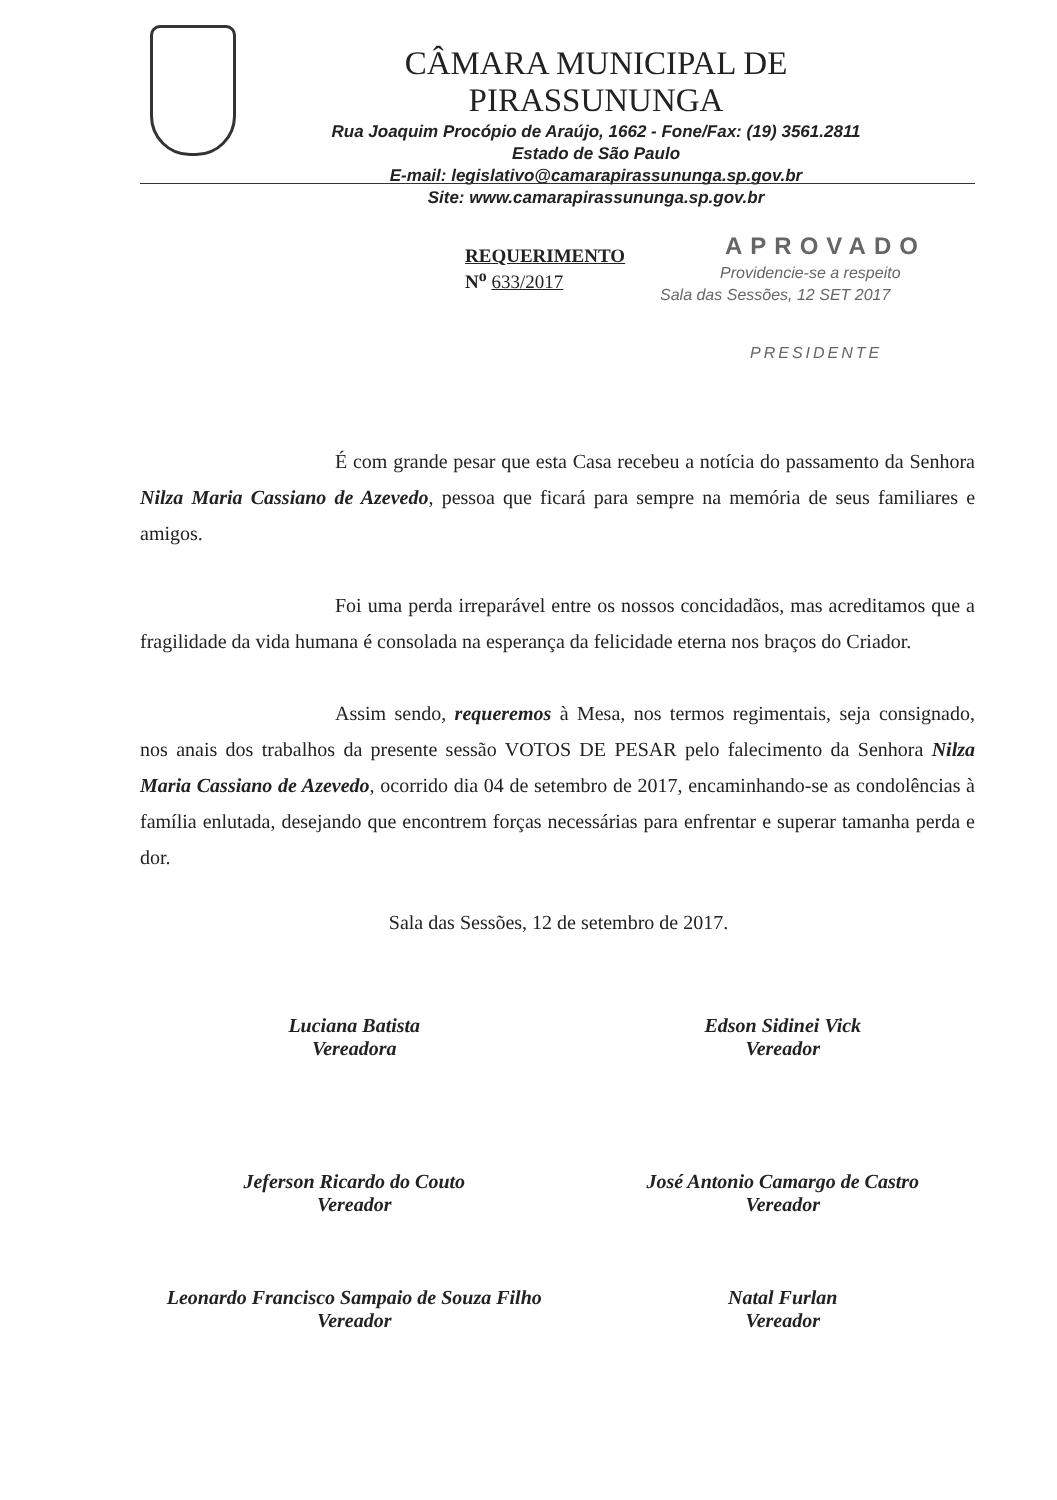CÂMARA MUNICIPAL DE PIRASSUNUNGA
Rua Joaquim Procópio de Araújo, 1662 - Fone/Fax: (19) 3561.2811
Estado de São Paulo
E-mail: legislativo@camarapirassununga.sp.gov.br
Site: www.camarapirassununga.sp.gov.br
REQUERIMENTO
N<sup>o</sup> 633/2017
APROVADO
Providencie-se a respeito
Sala das Sessões, 12 SET 2017
PRESIDENTE
É com grande pesar que esta Casa recebeu a notícia do passamento da Senhora Nilza Maria Cassiano de Azevedo, pessoa que ficará para sempre na memória de seus familiares e amigos.
Foi uma perda irreparável entre os nossos concidadãos, mas acreditamos que a fragilidade da vida humana é consolada na esperança da felicidade eterna nos braços do Criador.
Assim sendo, requeremos à Mesa, nos termos regimentais, seja consignado, nos anais dos trabalhos da presente sessão VOTOS DE PESAR pelo falecimento da Senhora Nilza Maria Cassiano de Azevedo, ocorrido dia 04 de setembro de 2017, encaminhando-se as condolências à família enlutada, desejando que encontrem forças necessárias para enfrentar e superar tamanha perda e dor.
Sala das Sessões, 12 de setembro de 2017.
Luciana Batista
Vereadora
Edson Sidinei Vick
Vereador
Jeferson Ricardo do Couto
Vereador
José Antonio Camargo de Castro
Vereador
Leonardo Francisco Sampaio de Souza Filho
Vereador
Natal Furlan
Vereador